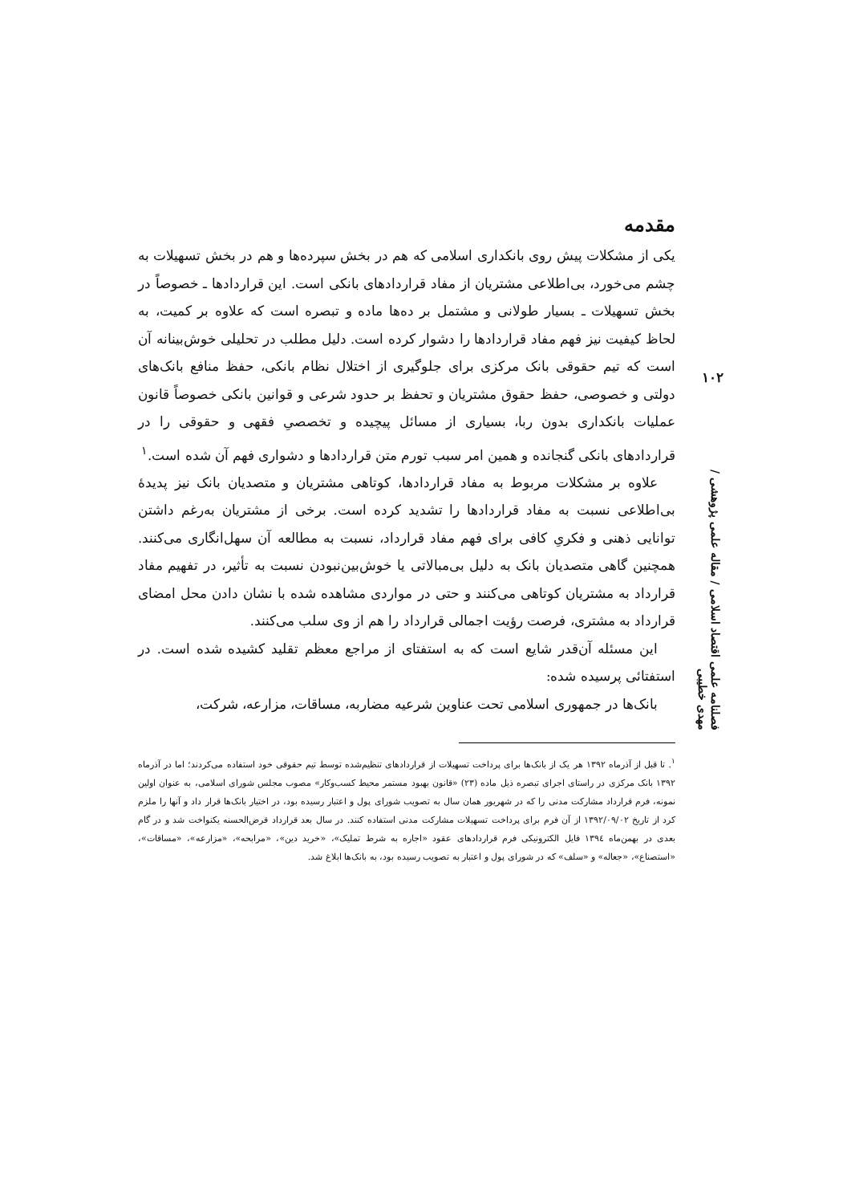مقدمه
یکی از مشکلات پیش روی بانکداری اسلامی که هم در بخش سپرده‌ها و هم در بخش تسهیلات به چشم می‌خورد، بی‌اطلاعی مشتریان از مفاد قراردادهای بانکی است. این قراردادها ـ خصوصاً در بخش تسهیلات ـ بسیار طولانی و مشتمل بر ده‌ها ماده و تبصره است که علاوه بر کمیت، به لحاظ کیفیت نیز فهم مفاد قراردادها را دشوار کرده است. دلیل مطلب در تحلیلی خوش‌بینانه آن است که تیم حقوقی بانک مرکزی برای جلوگیری از اختلال نظام بانکی، حفظ منافع بانک‌های دولتی و خصوصی، حفظ حقوق مشتریان و تحفظ بر حدود شرعی و قوانین بانکی خصوصاً قانون عملیات بانکداری بدون ربا، بسیاری از مسائل پیچیده و تخصصیِ فقهی و حقوقی را در قراردادهای بانکی گنجانده و همین امر سبب تورم متن قراردادها و دشواری فهم آن شده است.<sup>۱</sup>
علاوه بر مشکلات مربوط به مفاد قراردادها، کوتاهی مشتریان و متصدیان بانک نیز پدیدهٔ بی‌اطلاعی نسبت به مفاد قراردادها را تشدید کرده است. برخی از مشتریان به‌رغم داشتن توانایی ذهنی و فکریِ کافی برای فهم مفاد قرارداد، نسبت به مطالعه آن سهل‌انگاری می‌کنند. همچنین گاهی متصدیان بانک به دلیل بی‌مبالاتی یا خوش‌بین‌نبودن نسبت به تأثیر، در تفهیم مفاد قرارداد به مشتریان کوتاهی می‌کنند و حتی در مواردی مشاهده شده با نشان دادن محل امضای قرارداد به مشتری، فرصت رؤیت اجمالی قرارداد را هم از وی سلب می‌کنند.
این مسئله آن‌قدر شایع است که به استفتای از مراجع معظم تقلید کشیده شده است. در استفتائی پرسیده شده:
بانک‌ها در جمهوری اسلامی تحت عناوین شرعیه مضاربه، مساقات، مزارعه، شرکت،
<sup>۱</sup>. تا قبل از آذرماه ۱۳۹۲ هر یک از بانک‌ها برای پرداخت تسهیلات از قراردادهای تنظیم‌شده توسط تیم حقوقی خود استفاده می‌کردند؛ اما در آذرماه ۱۳۹۲ بانک مرکزی در راستای اجرای تبصره ذیل ماده (۲۳) «قانون بهبود مستمر محیط کسب‌وکار» مصوب مجلس شورای اسلامی، به عنوان اولین نمونه، فرم قرارداد مشارکت مدنی را که در شهریور همان سال به تصویب شورای پول و اعتبار رسیده بود، در اختیار بانک‌ها قرار داد و آنها را ملزم کرد از تاریخ ۱۳۹۲/۰۹/۰۲ از آن فرم برای پرداخت تسهیلات مشارکت مدنی استفاده کنند. در سال بعد قرارداد قرض‌الحسنه یکنواخت شد و در گام بعدی در بهمن‌ماه ۱۳۹٤ فایل الکترونیکی فرم قراردادهای عقود «اجاره به شرط تملیک»، «خرید دین»، «مرابحه»، «مزارعه»، «مساقات»، «استصناع»، «جعاله» و «سلف» که در شورای پول و اعتبار به تصویب رسیده بود، به بانک‌ها ابلاغ شد.
۱۰۲
فصلنامه علمی اقتصاد اسلامی / مقاله علمی پژوهشی / مهدی خطیبی